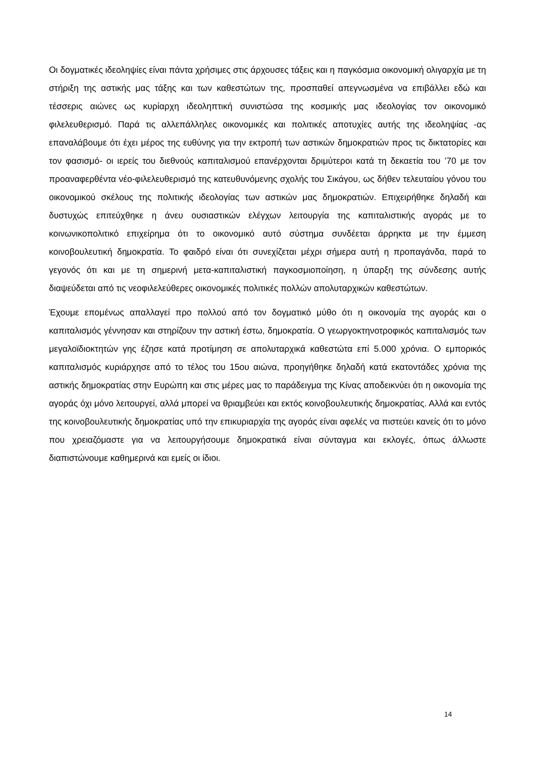Οι δογματικές ιδεοληψίες είναι πάντα χρήσιμες στις άρχουσες τάξεις και η παγκόσμια οικονομική ολιγαρχία με τη στήριξη της αστικής μας τάξης και των καθεστώτων της, προσπαθεί απεγνωσμένα να επιβάλλει εδώ και τέσσερις αιώνες ως κυρίαρχη ιδεοληπτική συνιστώσα της κοσμικής μας ιδεολογίας τον οικονομικό φιλελευθερισμό. Παρά τις αλλεπάλληλες οικονομικές και πολιτικές αποτυχίες αυτής της ιδεοληψίας -ας επαναλάβουμε ότι έχει μέρος της ευθύνης για την εκτροπή των αστικών δημοκρατιών προς τις δικτατορίες και τον φασισμό- οι ιερείς του διεθνούς καπιταλισμού επανέρχονται δριμύτεροι κατά τη δεκαετία του ’70 με τον προαναφερθέντα νέο-φιλελευθερισμό της κατευθυνόμενης σχολής του Σικάγου, ως δήθεν τελευταίου γόνου του οικονομικού σκέλους της πολιτικής ιδεολογίας των αστικών μας δημοκρατιών. Επιχειρήθηκε δηλαδή και δυστυχώς επιτεύχθηκε η άνευ ουσιαστικών ελέγχων λειτουργία της καπιταλιστικής αγοράς με το κοινωνικοπολιτικό επιχείρημα ότι το οικονομικό αυτό σύστημα συνδέεται άρρηκτα με την έμμεση κοινοβουλευτική δημοκρατία. Το φαιδρό είναι ότι συνεχίζεται μέχρι σήμερα αυτή η προπαγάνδα, παρά το γεγονός ότι και με τη σημερινή μετα-καπιταλιστική παγκοσμιοποίηση, η ύπαρξη της σύνδεσης αυτής διαψεύδεται από τις νεοφιλελεύθερες οικονομικές πολιτικές πολλών απολυταρχικών καθεστώτων.
Έχουμε επομένως απαλλαγεί προ πολλού από τον δογματικό μύθο ότι η οικονομία της αγοράς και ο καπιταλισμός γέννησαν και στηρίζουν την αστική έστω, δημοκρατία. Ο γεωργοκτηνοτροφικός καπιταλισμός των μεγαλοϊδιοκτητών γης έζησε κατά προτίμηση σε απολυταρχικά καθεστώτα επί 5.000 χρόνια. Ο εμπορικός καπιταλισμός κυριάρχησε από το τέλος του 15ου αιώνα, προηγήθηκε δηλαδή κατά εκατοντάδες χρόνια της αστικής δημοκρατίας στην Ευρώπη και στις μέρες μας το παράδειγμα της Κίνας αποδεικνύει ότι η οικονομία της αγοράς όχι μόνο λειτουργεί, αλλά μπορεί να θριαμβεύει και εκτός κοινοβουλευτικής δημοκρατίας. Αλλά και εντός της κοινοβουλευτικής δημοκρατίας υπό την επικυριαρχία της αγοράς είναι αφελές να πιστεύει κανείς ότι το μόνο που χρειαζόμαστε για να λειτουργήσουμε δημοκρατικά είναι σύνταγμα και εκλογές, όπως άλλωστε διαπιστώνουμε καθημερινά και εμείς οι ίδιοι.
14